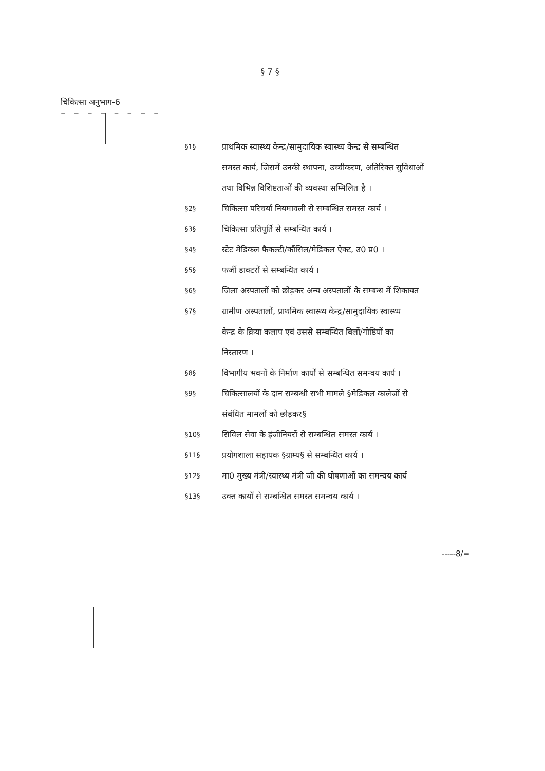§ 7 §
चिकित्सा अनुभाग-6
= = = = = = = =
§1§ प्राथमिक स्वास्थ्य केन्द्र/सामुदायिक स्वास्थ्य केन्द्र से सम्बन्धित
समस्त कार्य, जिसमें उनकी स्थापना, उच्चीकरण, अतिरिक्त सुविधाओं
तथा विभिन्न विशिष्टताओं की व्यवस्था सम्मिलित है ।
§2§ चिकित्सा परिचर्या नियमावली से सम्बन्धित समस्त कार्य ।
§3§ चिकित्सा प्रतिपूर्ति से सम्बन्धित कार्य ।
§4§ स्टेट मेडिकल फैकल्टी/कौंसिल/मेडिकल ऐक्ट, उ0 प्र0 ।
§5§ फर्जी डाक्टरों से सम्बन्धित कार्य ।
§6§ जिला अस्पतालों को छोड़कर अन्य अस्पतालों के सम्बन्ध में शिकायत
§7§ ग्रामीण अस्पतालों, प्राथमिक स्वास्थ्य केन्द्र/सामुदायिक स्वास्थ्य
केन्द्र के क्रिया कलाप एवं उससे सम्बन्धित बिलों/गोष्ठियों का
निस्तारण ।
§8§ विभागीय भवनों के निर्माण कार्यों से सम्बन्धित समन्वय कार्य ।
§9§ चिकित्सालयों के दान सम्बन्धी सभी मामले §मेडिकल कालेजों से
संबंधित मामलों को छोड़कर§
§10§ सिविल सेवा के इंजीनियरों से सम्बन्धित समस्त कार्य ।
§11§ प्रयोगशाला सहायक §ग्राम्य§ से सम्बन्धित कार्य ।
§12§ मा0 मुख्य मंत्री/स्वास्थ्य मंत्री जी की घोषणाओं का समन्वय कार्य
§13§ उक्त कार्यों से सम्बन्धित समस्त समन्वय कार्य ।
-----8/=